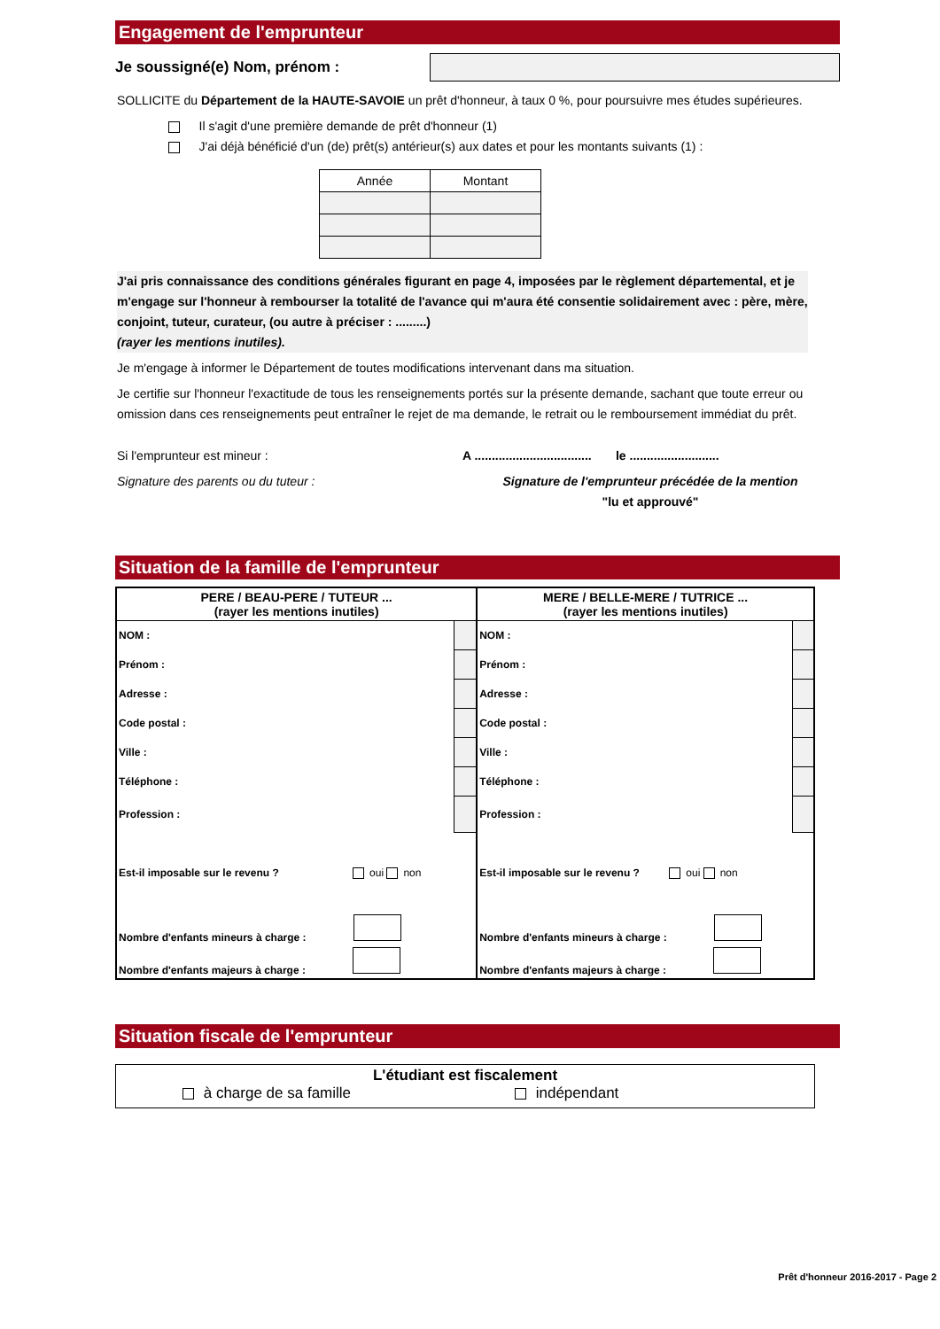Engagement de l'emprunteur
Je soussigné(e) Nom, prénom :
SOLLICITE du Département de la HAUTE-SAVOIE un prêt d'honneur, à taux 0 %, pour poursuivre mes études supérieures.
Il s'agit d'une première demande de prêt d'honneur (1)
J'ai déjà bénéficié d'un (de) prêt(s) antérieur(s) aux dates et pour les montants suivants (1) :
| Année | Montant |
| --- | --- |
J'ai pris connaissance des conditions générales figurant en page 4, imposées par le règlement départemental, et je m'engage sur l'honneur à rembourser la totalité de l'avance qui m'aura été consentie solidairement avec : père, mère, conjoint, tuteur, curateur, (ou autre à préciser : .........)
(rayer les mentions inutiles).
Je m'engage à informer le Département de toutes modifications intervenant dans ma situation.
Je certifie sur l'honneur l'exactitude de tous les renseignements portés sur la présente demande, sachant que toute erreur ou omission dans ces renseignements peut entraîner le rejet de ma demande, le retrait ou le remboursement immédiat du prêt.
Si l'emprunteur est mineur :
Signature des parents ou du tuteur :
A .................................. le ..........................
Signature de l'emprunteur précédée de la mention
"lu et approuvé"
Situation de la famille de l'emprunteur
| PERE / BEAU-PERE / TUTEUR ... (rayer les mentions inutiles) | | MERE / BELLE-MERE / TUTRICE ... (rayer les mentions inutiles) | |
| NOM : | | NOM : | |
| Prénom : | | Prénom : | |
| Adresse : | | Adresse : | |
| Code postal : | | Code postal : | |
| Ville : | | Ville : | |
| Téléphone : | | Téléphone : | |
| Profession : | | Profession : | |
| Est-il imposable sur le revenu ? oui non | | Est-il imposable sur le revenu ? oui non | |
| Nombre d'enfants mineurs à charge : | | Nombre d'enfants mineurs à charge : | |
| Nombre d'enfants majeurs à charge : | | Nombre d'enfants majeurs à charge : | |
Situation fiscale de l'emprunteur
L'étudiant est fiscalement
à charge de sa famille indépendant
Prêt d'honneur 2016-2017 - Page 2